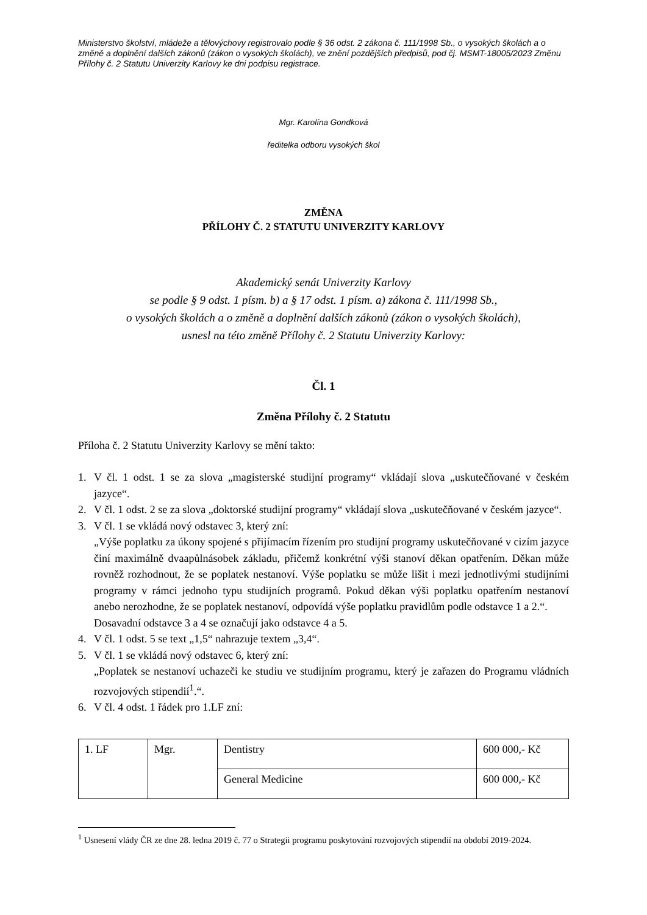Ministerstvo školství, mládeže a tělovýchovy registrovalo podle § 36 odst. 2 zákona č. 111/1998 Sb., o vysokých školách a o změně a doplnění dalších zákonů (zákon o vysokých školách), ve znění pozdějších předpisů, pod čj. MSMT-18005/2023 Změnu Přílohy č. 2 Statutu Univerzity Karlovy ke dni podpisu registrace.
Mgr. Karolína Gondková
ředitelka odboru vysokých škol
ZMĚNA
PŘÍLOHY Č. 2 STATUTU UNIVERZITY KARLOVY
Akademický senát Univerzity Karlovy
se podle § 9 odst. 1 písm. b) a § 17 odst. 1 písm. a) zákona č. 111/1998 Sb.,
o vysokých školách a o změně a doplnění dalších zákonů (zákon o vysokých školách),
usnesl na této změně Přílohy č. 2 Statutu Univerzity Karlovy:
Čl. 1
Změna Přílohy č. 2 Statutu
Příloha č. 2 Statutu Univerzity Karlovy se mění takto:
1. V čl. 1 odst. 1 se za slova „magisterské studijní programy“ vkládají slova „uskutečňované v českém jazyce“.
2. V čl. 1 odst. 2 se za slova „doktorské studijní programy“ vkládají slova „uskutečňované v českém jazyce“.
3. V čl. 1 se vkládá nový odstavec 3, který zní:
„Výše poplatku za úkony spojené s přijímacím řízením pro studijní programy uskutečňované v cizím jazyce činí maximálně dvaapůlnásobek základu, přičemž konkrétní výši stanoví děkan opatřením. Děkan může rovněž rozhodnout, že se poplatek nestanoví. Výše poplatku se může lišit i mezi jednotlivými studijními programy v rámci jednoho typu studijních programů. Pokud děkan výši poplatku opatřením nestanoví anebo nerozhodne, že se poplatek nestanoví, odpovídá výše poplatku pravidlům podle odstavce 1 a 2.“.
Dosavadní odstavce 3 a 4 se označují jako odstavce 4 a 5.
4. V čl. 1 odst. 5 se text „1,5“ nahrazuje textem „3,4“.
5. V čl. 1 se vkládá nový odstavec 6, který zní:
„Poplatek se nestanoví uchazeči ke studiu ve studijním programu, který je zařazen do Programu vládních rozvojových stipendií<sup>1</sup>.“.
6. V čl. 4 odst. 1 řádek pro 1.LF zní:
| 1. LF | Mgr. | Dentistry | 600 000,- Kč |
| | | General Medicine | 600 000,- Kč |
<sup>1</sup> Usnesení vlády ČR ze dne 28. ledna 2019 č. 77 o Strategii programu poskytování rozvojových stipendií na období 2019-2024.